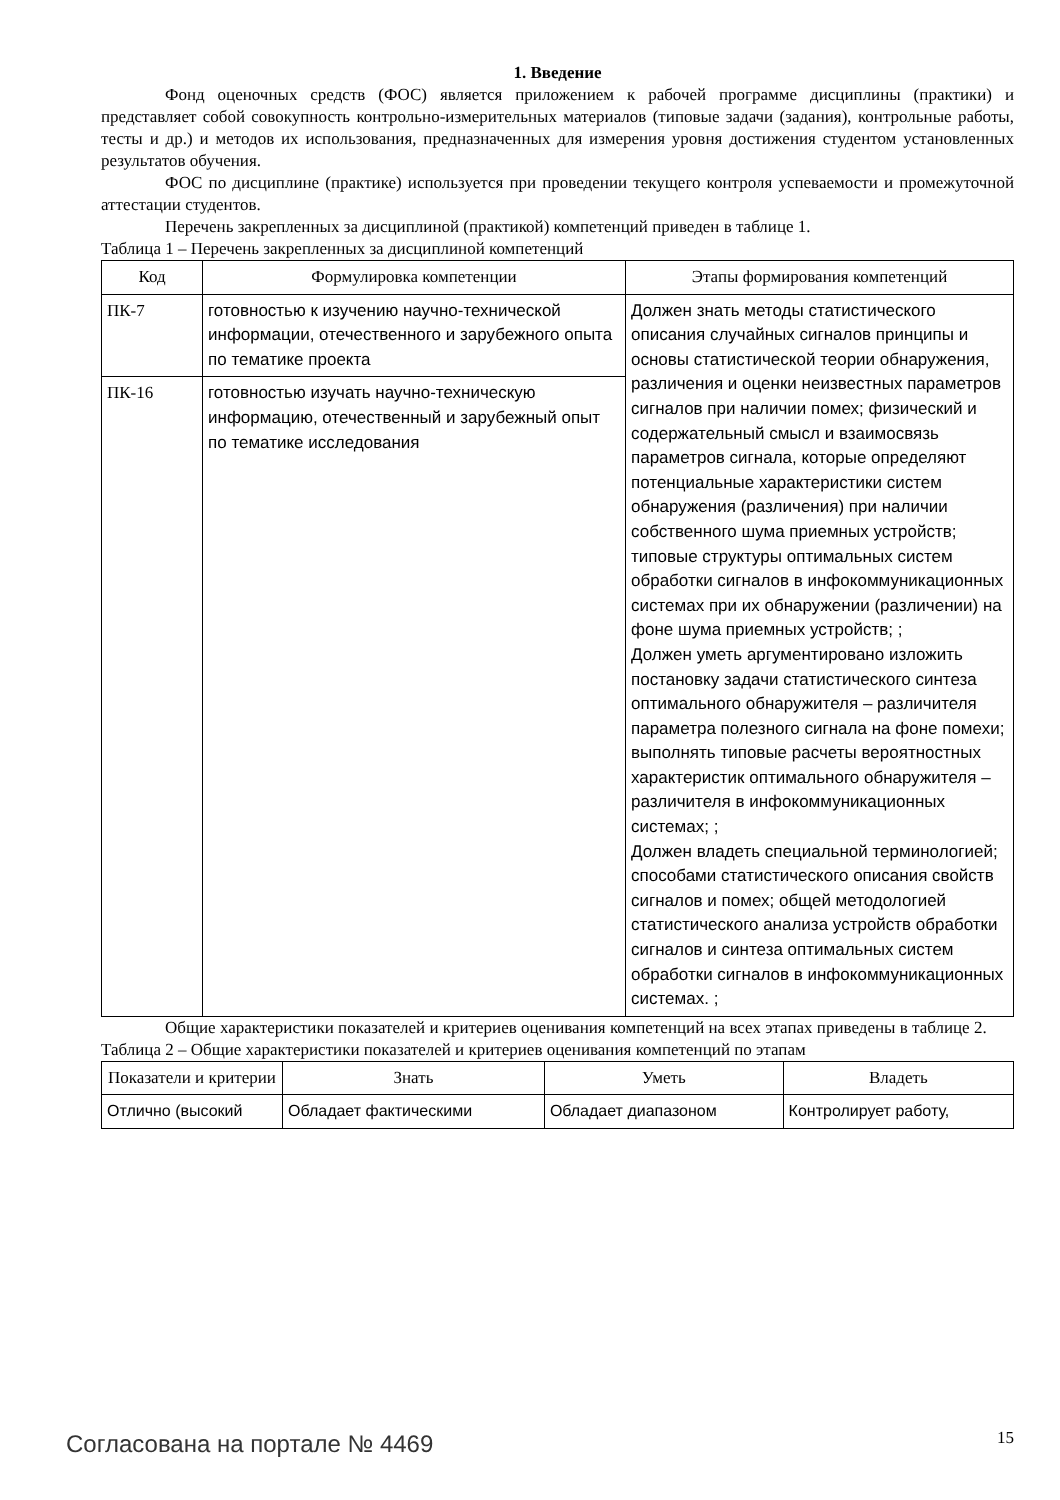1. Введение
Фонд оценочных средств (ФОС) является приложением к рабочей программе дисциплины (практики) и представляет собой совокупность контрольно-измерительных материалов (типовые задачи (задания), контрольные работы, тесты и др.) и методов их использования, предназначенных для измерения уровня достижения студентом установленных результатов обучения.
ФОС по дисциплине (практике) используется при проведении текущего контроля успеваемости и промежуточной аттестации студентов.
Перечень закрепленных за дисциплиной (практикой) компетенций приведен в таблице 1.
Таблица 1 – Перечень закрепленных за дисциплиной компетенций
| Код | Формулировка компетенции | Этапы формирования компетенций |
| --- | --- | --- |
| ПК-7 | готовностью к изучению научно-технической информации, отечественного и зарубежного опыта по тематике проекта | Должен знать методы статистического описания случайных сигналов принципы и основы статистической теории обнаружения, различения и оценки неизвестных параметров сигналов при наличии помех; физический и содержательный смысл и взаимосвязь параметров сигнала, которые определяют потенциальные характеристики систем обнаружения (различения) при наличии собственного шума приемных устройств; типовые структуры оптимальных систем обработки сигналов в инфокоммуникационных системах при их обнаружении (различении) на фоне шума приемных устройств; ; Должен уметь аргументировано изложить постановку задачи статистического синтеза оптимального обнаружителя – различителя параметра полезного сигнала на фоне помехи; выполнять типовые расчеты вероятностных характеристик оптимального обнаружителя – различителя в инфокоммуникационных системах; ; Должен владеть специальной терминологией; способами статистического описания свойств сигналов и помех; общей методологией статистического анализа устройств обработки сигналов и синтеза оптимальных систем обработки сигналов в инфокоммуникационных системах. ; |
| ПК-16 | готовностью изучать научно-техническую информацию, отечественный и зарубежный опыт по тематике исследования | |
Общие характеристики показателей и критериев оценивания компетенций на всех этапах приведены в таблице 2.
Таблица 2 – Общие характеристики показателей и критериев оценивания компетенций по этапам
| Показатели и критерии | Знать | Уметь | Владеть |
| --- | --- | --- | --- |
| Отлично (высокий | Обладает фактическими | Обладает диапазоном | Контролирует работу, |
Согласована на портале № 4469 15